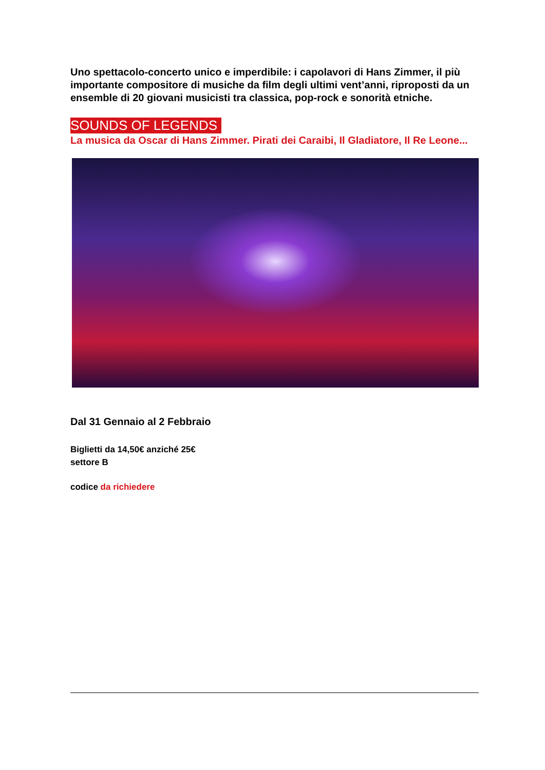Uno spettacolo-concerto unico e imperdibile: i capolavori di Hans Zimmer, il più importante compositore di musiche da film degli ultimi vent’anni, riproposti da un ensemble di 20 giovani musicisti tra classica, pop-rock e sonorità etniche.
SOUNDS OF LEGENDS
La musica da Oscar di Hans Zimmer. Pirati dei Caraibi, Il Gladiatore, Il Re Leone...
Dal 31 Gennaio al 2 Febbraio
Biglietti da 14,50€ anziché 25€
settore B
codice da richiedere